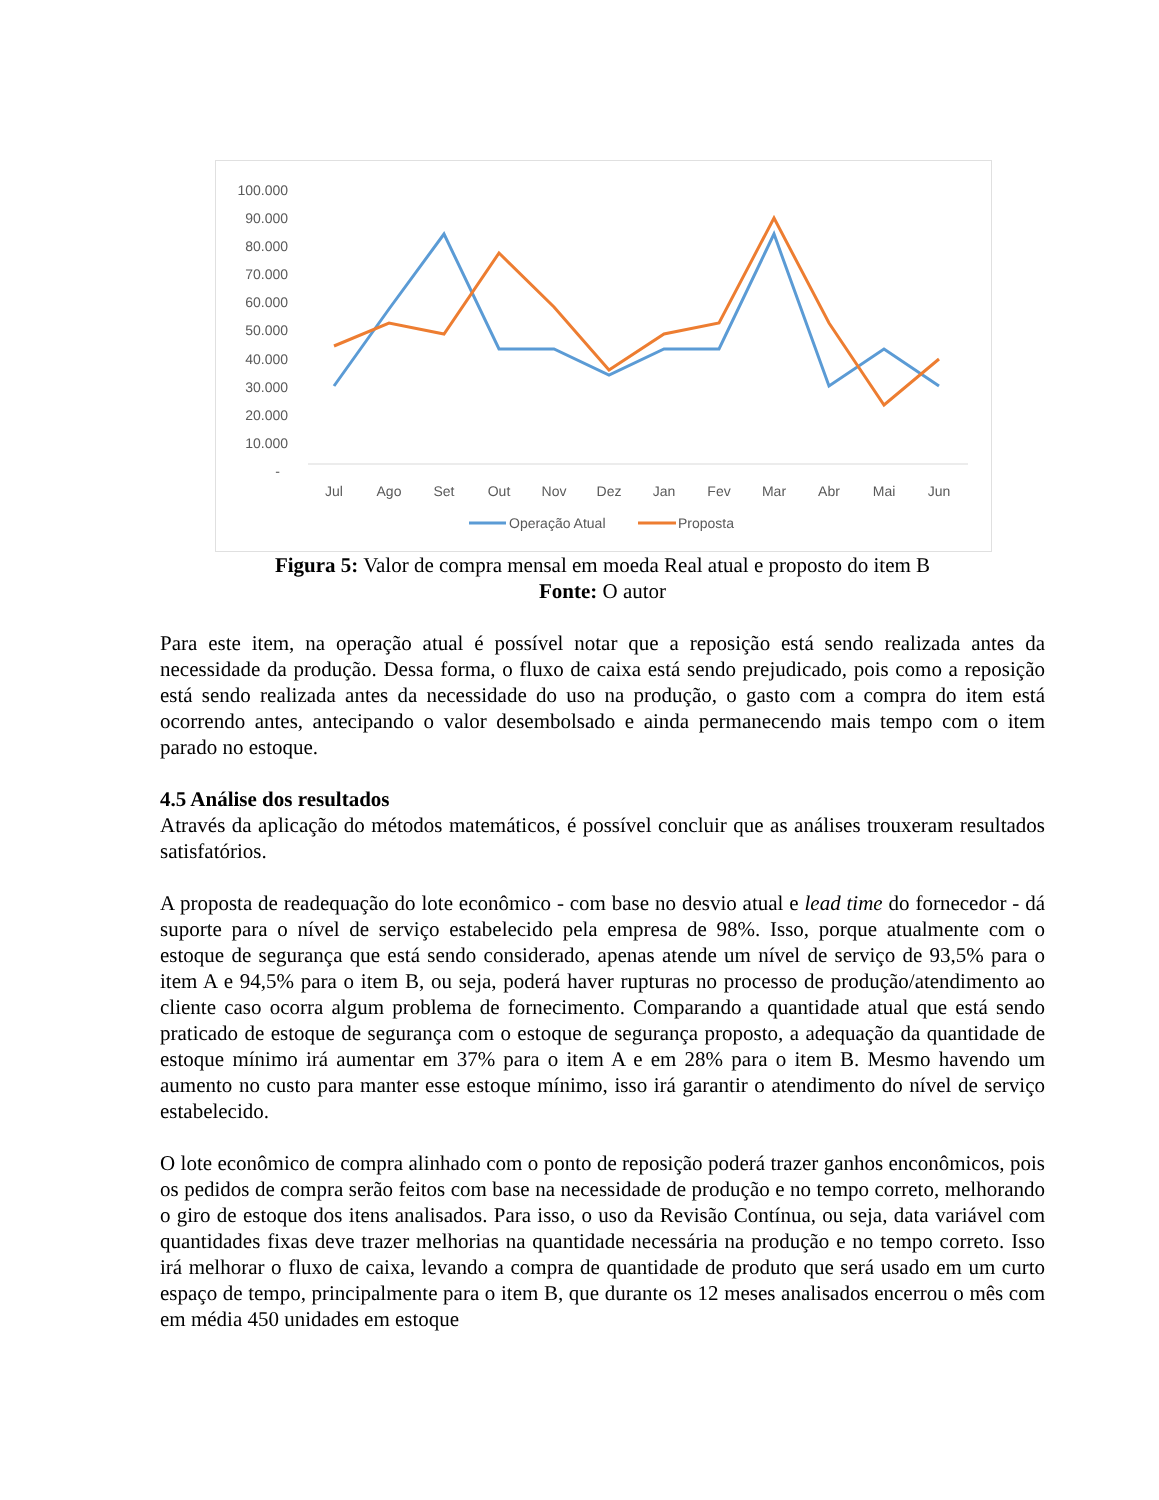100.000
90.000
80.000
70.000
60.000
50.000
40.000
30.000
20.000
10.000
-
Jul
Ago
Set
Out
Nov
Dez
Jan
Fev
Mar
Abr
Mai
Jun
Operação Atual
Proposta
Figura 5: Valor de compra mensal em moeda Real atual e proposto do item B
Fonte: O autor
Para este item, na operação atual é possível notar que a reposição está sendo realizada antes da necessidade da produção. Dessa forma, o fluxo de caixa está sendo prejudicado, pois como a reposição está sendo realizada antes da necessidade do uso na produção, o gasto com a compra do item está ocorrendo antes, antecipando o valor desembolsado e ainda permanecendo mais tempo com o item parado no estoque.
4.5 Análise dos resultados
Através da aplicação do métodos matemáticos, é possível concluir que as análises trouxeram resultados satisfatórios.
A proposta de readequação do lote econômico - com base no desvio atual e lead time do fornecedor - dá suporte para o nível de serviço estabelecido pela empresa de 98%. Isso, porque atualmente com o estoque de segurança que está sendo considerado, apenas atende um nível de serviço de 93,5% para o item A e 94,5% para o item B, ou seja, poderá haver rupturas no processo de produção/atendimento ao cliente caso ocorra algum problema de fornecimento. Comparando a quantidade atual que está sendo praticado de estoque de segurança com o estoque de segurança proposto, a adequação da quantidade de estoque mínimo irá aumentar em 37% para o item A e em 28% para o item B. Mesmo havendo um aumento no custo para manter esse estoque mínimo, isso irá garantir o atendimento do nível de serviço estabelecido.
O lote econômico de compra alinhado com o ponto de reposição poderá trazer ganhos enconômicos, pois os pedidos de compra serão feitos com base na necessidade de produção e no tempo correto, melhorando o giro de estoque dos itens analisados. Para isso, o uso da Revisão Contínua, ou seja, data variável com quantidades fixas deve trazer melhorias na quantidade necessária na produção e no tempo correto. Isso irá melhorar o fluxo de caixa, levando a compra de quantidade de produto que será usado em um curto espaço de tempo, principalmente para o item B, que durante os 12 meses analisados encerrou o mês com em média 450 unidades em estoque